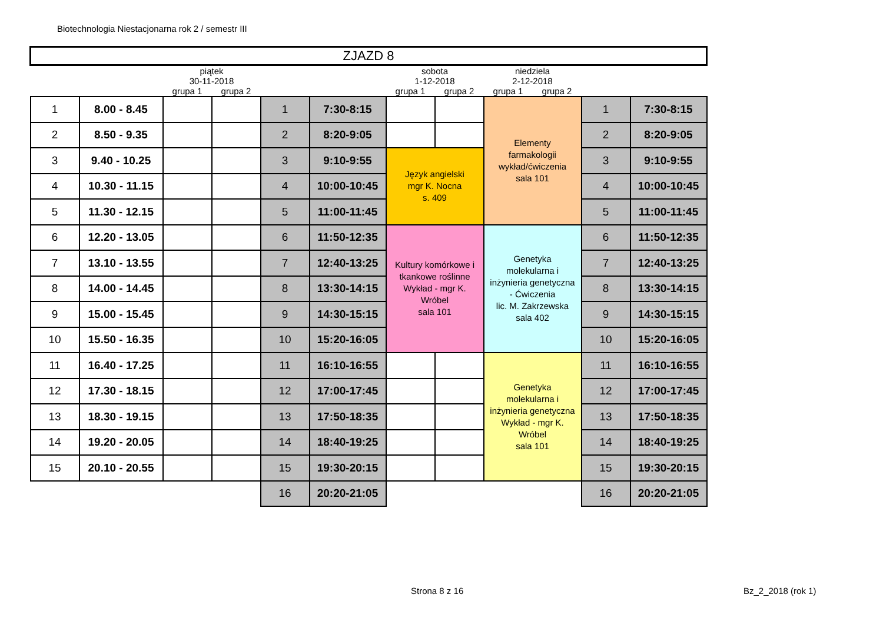Biotechnologia Niestacjonarna rok 2 / semestr III
| ZJAZD 8 | | | | | | | | | | | |
| | | piątek 30-11-2018 | | | | sobota 1-12-2018 | | niedziela 2-12-2018 | | | |
| | | grupa 1 | grupa 2 | | | grupa 1 | grupa 2 | grupa 1 | grupa 2 | | |
| 1 | 8.00 - 8.45 | | | 1 | 7:30-8:15 | | | Elementy farmakologii wykład/ćwiczenia sala 101 | | 1 | 7:30-8:15 |
| 2 | 8.50 - 9.35 | | | 2 | 8:20-9:05 | | | | | 2 | 8:20-9:05 |
| 3 | 9.40 - 10.25 | | | 3 | 9:10-9:55 | Język angielski mgr K. Nocna s. 409 | | | | 3 | 9:10-9:55 |
| 4 | 10.30 - 11.15 | | | 4 | 10:00-10:45 | | | | | 4 | 10:00-10:45 |
| 5 | 11.30 - 12.15 | | | 5 | 11:00-11:45 | | | | | 5 | 11:00-11:45 |
| 6 | 12.20 - 13.05 | | | 6 | 11:50-12:35 | Kultury komórkowe i tkankowe roślinne Wykład - mgr K. Wróbel sala 101 | | Genetyka molekularna i inżynieria genetyczna - Ćwiczenia lic. M. Zakrzewska sala 402 | | 6 | 11:50-12:35 |
| 7 | 13.10 - 13.55 | | | 7 | 12:40-13:25 | | | | | 7 | 12:40-13:25 |
| 8 | 14.00 - 14.45 | | | 8 | 13:30-14:15 | | | | | 8 | 13:30-14:15 |
| 9 | 15.00 - 15.45 | | | 9 | 14:30-15:15 | | | | | 9 | 14:30-15:15 |
| 10 | 15.50 - 16.35 | | | 10 | 15:20-16:05 | | | | | 10 | 15:20-16:05 |
| 11 | 16.40 - 17.25 | | | 11 | 16:10-16:55 | | | Genetyka molekularna i inżynieria genetyczna Wykład - mgr K. Wróbel sala 101 | | 11 | 16:10-16:55 |
| 12 | 17.30 - 18.15 | | | 12 | 17:00-17:45 | | | | | 12 | 17:00-17:45 |
| 13 | 18.30 - 19.15 | | | 13 | 17:50-18:35 | | | | | 13 | 17:50-18:35 |
| 14 | 19.20 - 20.05 | | | 14 | 18:40-19:25 | | | | | 14 | 18:40-19:25 |
| 15 | 20.10 - 20.55 | | | 15 | 19:30-20:15 | | | | | 15 | 19:30-20:15 |
| | | | | 16 | 20:20-21:05 | | | | | 16 | 20:20-21:05 |
Strona 8 z 16 Bz_2_2018 (rok 1)